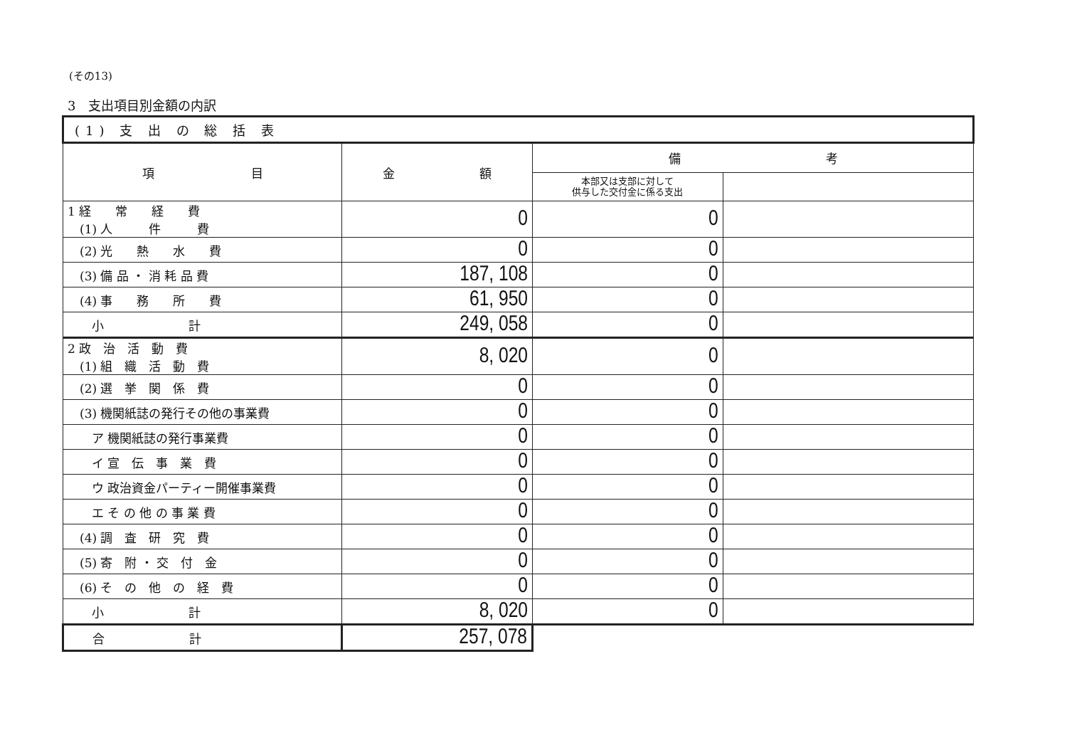(その13)
3　支出項目別金額の内訳
| (1) 支 出 の 総 括 表 | | | |
| 項 目 | 金 額 | 備 考 | |
| | | 本部又は支部に対して 供与した交付金に係る支出 | |
| 1 経 常 経 費 (1) 人 件 費 | 0 | 0 | |
| (2) 光 熱 水 費 | 0 | 0 | |
| (3) 備 品 ・ 消 耗 品 費 | 187, 108 | 0 | |
| (4) 事 務 所 費 | 61, 950 | 0 | |
| 小 計 | 249, 058 | 0 | |
| 2 政 治 活 動 費 (1) 組 織 活 動 費 | 8, 020 | 0 | |
| (2) 選 挙 関 係 費 | 0 | 0 | |
| (3) 機関紙誌の発行その他の事業費 | 0 | 0 | |
| ア 機関紙誌の発行事業費 | 0 | 0 | |
| イ 宣 伝 事 業 費 | 0 | 0 | |
| ウ 政治資金パーティー開催事業費 | 0 | 0 | |
| エ そ の 他 の 事 業 費 | 0 | 0 | |
| (4) 調 査 研 究 費 | 0 | 0 | |
| (5) 寄 附 ・ 交 付 金 | 0 | 0 | |
| (6) そ の 他 の 経 費 | 0 | 0 | |
| 小 計 | 8, 020 | 0 | |
| 合 計 | 257, 078 | | |